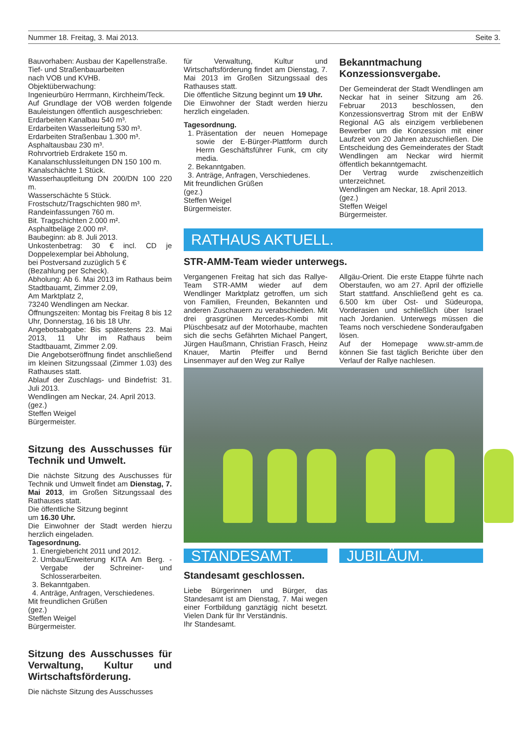Nummer 18. Freitag, 3. Mai 2013. Seite 3.
Bauvorhaben: Ausbau der Kapellenstraße.
Tief- und Straßenbauarbeiten
nach VOB und KVHB.
Objektüberwachung:
Ingenieurbüro Herrmann, Kirchheim/Teck.
Auf Grundlage der VOB werden folgende Bauleistungen öffentlich ausgeschrieben:
Erdarbeiten Kanalbau 540 m³.
Erdarbeiten Wasserleitung 530 m³.
Erdarbeiten Straßenbau 1.300 m³.
Asphaltausbau 230 m³.
Rohrvortrieb Erdrakete 150 m.
Kanalanschlussleitungen DN 150 100 m.
Kanalschächte 1 Stück.
Wasserhauptleitung DN 200/DN 100 220 m.
Wasserschächte 5 Stück.
Frostschutz/Tragschichten 980 m³.
Randeinfassungen 760 m.
Bit. Tragschichten 2.000 m².
Asphaltbeläge 2.000 m².
Baubeginn: ab 8. Juli 2013.
Unkostenbetrag: 30 € incl. CD je Doppelexemplar bei Abholung,
bei Postversand zuzüglich 5 €
(Bezahlung per Scheck).
Abholung: Ab 6. Mai 2013 im Rathaus beim Stadtbauamt, Zimmer 2.09,
Am Marktplatz 2,
73240 Wendlingen am Neckar.
Öffnungszeiten: Montag bis Freitag 8 bis 12 Uhr, Donnerstag, 16 bis 18 Uhr.
Angebotsabgabe: Bis spätestens 23. Mai 2013, 11 Uhr im Rathaus beim Stadtbauamt, Zimmer 2.09.
Die Angebotseröffnung findet anschließend im kleinen Sitzungssaal (Zimmer 1.03) des Rathauses statt.
Ablauf der Zuschlags- und Bindefrist: 31. Juli 2013.
Wendlingen am Neckar, 24. April 2013.
(gez.)
Steffen Weigel
Bürgermeister.
Sitzung des Ausschusses für Technik und Umwelt.
Die nächste Sitzung des Auschusses für Technik und Umwelt findet am Dienstag, 7. Mai 2013, im Großen Sitzungssaal des Rathauses statt.
Die öffentliche Sitzung beginnt
um 16.30 Uhr.
Die Einwohner der Stadt werden hierzu herzlich eingeladen.
Tagesordnung.
1. Energiebericht 2011 und 2012.
2. Umbau/Erweiterung KITA Am Berg. - Vergabe der Schreiner- und Schlosserarbeiten.
3. Bekanntgaben.
4. Anträge, Anfragen, Verschiedenes.
Mit freundlichen Grüßen
(gez.)
Steffen Weigel
Bürgermeister.
Sitzung des Ausschusses für Verwaltung, Kultur und Wirtschaftsförderung.
Die nächste Sitzung des Ausschusses
für Verwaltung, Kultur und Wirtschaftsförderung findet am Dienstag, 7. Mai 2013 im Großen Sitzungssaal des Rathauses statt.
Die öffentliche Sitzung beginnt um 19 Uhr.
Die Einwohner der Stadt werden hierzu herzlich eingeladen.
Tagesordnung.
1. Präsentation der neuen Homepage sowie der E-Bürger-Plattform durch Herrn Geschäftsführer Funk, cm city media.
2. Bekanntgaben.
3. Anträge, Anfragen, Verschiedenes.
Mit freundlichen Grüßen
(gez.)
Steffen Weigel
Bürgermeister.
Bekanntmachung Konzessionsvergabe.
Der Gemeinderat der Stadt Wendlingen am Neckar hat in seiner Sitzung am 26. Februar 2013 beschlossen, den Konzessionsvertrag Strom mit der EnBW Regional AG als einzigem verbliebenen Bewerber um die Konzession mit einer Laufzeit von 20 Jahren abzuschließen. Die Entscheidung des Gemeinderates der Stadt Wendlingen am Neckar wird hiermit öffentlich bekanntgemacht.
Der Vertrag wurde zwischenzeitlich unterzeichnet.
Wendlingen am Neckar, 18. April 2013.
(gez.)
Steffen Weigel
Bürgermeister.
RATHAUS AKTUELL.
STR-AMM-Team wieder unterwegs.
Vergangenen Freitag hat sich das Rallye-Team STR-AMM wieder auf dem Wendlinger Marktplatz getroffen, um sich von Familien, Freunden, Bekannten und anderen Zuschauern zu verabschieden. Mit drei grasgrünen Mercedes-Kombi mit Plüschbesatz auf der Motorhaube, machten sich die sechs Gefährten Michael Pangert, Jürgen Haußmann, Christian Frasch, Heinz Knauer, Martin Pfeiffer und Bernd Linsenmayer auf den Weg zur Rallye
Allgäu-Orient. Die erste Etappe führte nach Oberstaufen, wo am 27. April der offizielle Start stattfand. Anschließend geht es ca. 6.500 km über Ost- und Südeuropa, Vorderasien und schließlich über Israel nach Jordanien. Unterwegs müssen die Teams noch verschiedene Sonderaufgaben lösen.
Auf der Homepage www.str-amm.de können Sie fast täglich Berichte über den Verlauf der Rallye nachlesen.
STANDESAMT.
Standesamt geschlossen.
Liebe Bürgerinnen und Bürger, das Standesamt ist am Dienstag, 7. Mai wegen einer Fortbildung ganztägig nicht besetzt. Vielen Dank für Ihr Verständnis.
Ihr Standesamt.
JUBILÄUM.